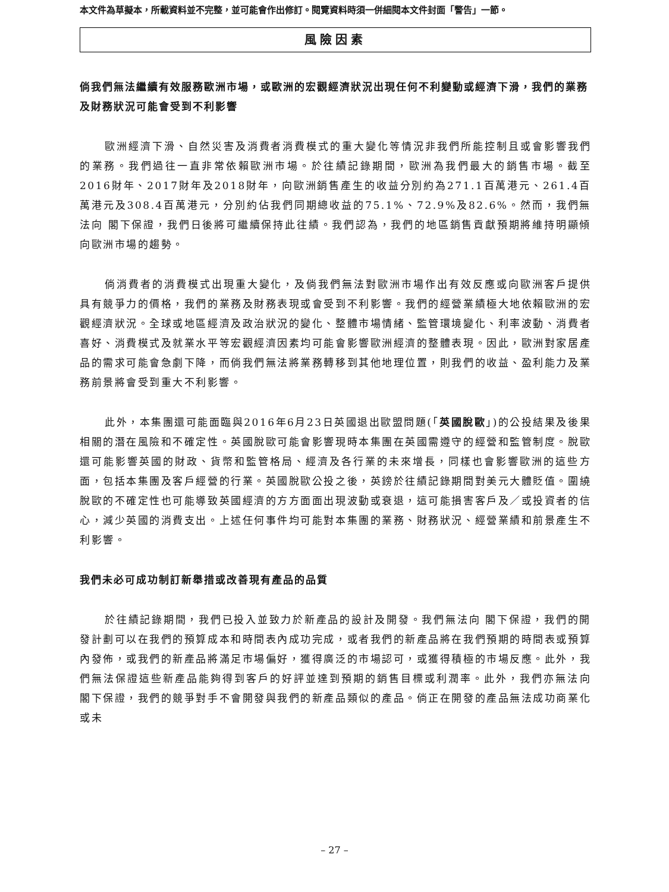本文件為草擬本，所載資料並不完整，並可能會作出修訂。閱覽資料時須一併細閱本文件封面「警告」一節。
風險因素
倘我們無法繼續有效服務歐洲市場，或歐洲的宏觀經濟狀況出現任何不利變動或經濟下滑，我們的業務及財務狀況可能會受到不利影響
歐洲經濟下滑、自然災害及消費者消費模式的重大變化等情況非我們所能控制且或會影響我們的業務。我們過往一直非常依賴歐洲市場。於往績記錄期間，歐洲為我們最大的銷售市場。截至2016財年、2017財年及2018財年，向歐洲銷售產生的收益分別約為271.1百萬港元、261.4百萬港元及308.4百萬港元，分別約佔我們同期總收益的75.1%、72.9%及82.6%。然而，我們無法向 閣下保證，我們日後將可繼續保持此往績。我們認為，我們的地區銷售貢獻預期將維持明顯傾向歐洲市場的趨勢。
倘消費者的消費模式出現重大變化，及倘我們無法對歐洲市場作出有效反應或向歐洲客戶提供具有競爭力的價格，我們的業務及財務表現或會受到不利影響。我們的經營業績極大地依賴歐洲的宏觀經濟狀況。全球或地區經濟及政治狀況的變化、整體市場情緒、監管環境變化、利率波動、消費者喜好、消費模式及就業水平等宏觀經濟因素均可能會影響歐洲經濟的整體表現。因此，歐洲對家居產品的需求可能會急劇下降，而倘我們無法將業務轉移到其他地理位置，則我們的收益、盈利能力及業務前景將會受到重大不利影響。
此外，本集團還可能面臨與2016年6月23日英國退出歐盟問題(「英國脫歐」)的公投結果及後果相關的潛在風險和不確定性。英國脫歐可能會影響現時本集團在英國需遵守的經營和監管制度。脫歐還可能影響英國的財政、貨幣和監管格局、經濟及各行業的未來增長，同樣也會影響歐洲的這些方面，包括本集團及客戶經營的行業。英國脫歐公投之後，英鎊於往績記錄期間對美元大體貶值。圍繞脫歐的不確定性也可能導致英國經濟的方方面面出現波動或衰退，這可能損害客戶及／或投資者的信心，減少英國的消費支出。上述任何事件均可能對本集團的業務、財務狀況、經營業績和前景產生不利影響。
我們未必可成功制訂新舉措或改善現有產品的品質
於往績記錄期間，我們已投入並致力於新產品的設計及開發。我們無法向 閣下保證，我們的開發計劃可以在我們的預算成本和時間表內成功完成，或者我們的新產品將在我們預期的時間表或預算內發佈，或我們的新產品將滿足市場偏好，獲得廣泛的市場認可，或獲得積極的市場反應。此外，我們無法保證這些新產品能夠得到客戶的好評並達到預期的銷售目標或利潤率。此外，我們亦無法向 閣下保證，我們的競爭對手不會開發與我們的新產品類似的產品。倘正在開發的產品無法成功商業化或未
– 27 –